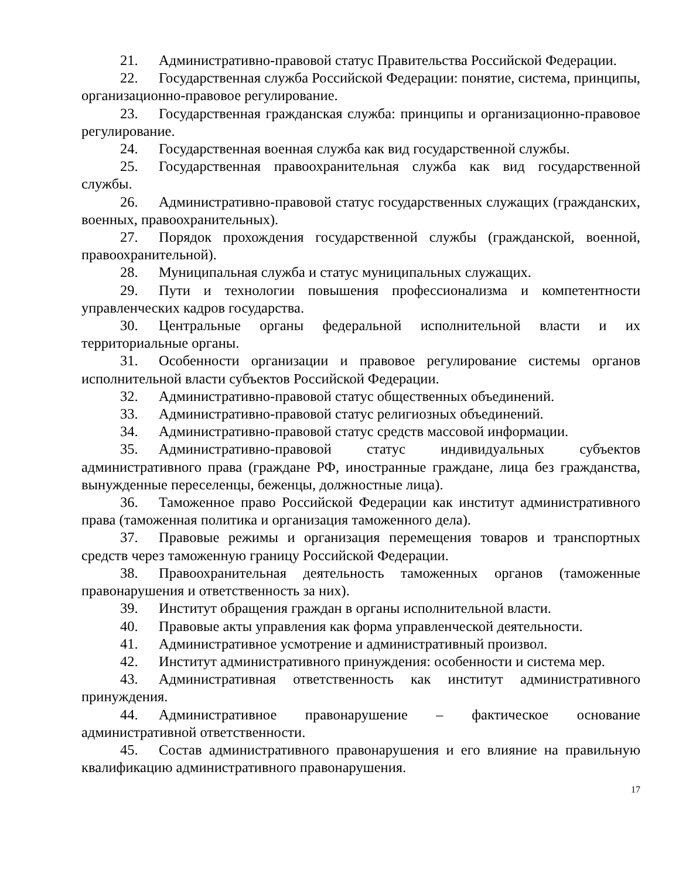21. Административно-правовой статус Правительства Российской Федерации.
22. Государственная служба Российской Федерации: понятие, система, принципы, организационно-правовое регулирование.
23. Государственная гражданская служба: принципы и организационно-правовое регулирование.
24. Государственная военная служба как вид государственной службы.
25. Государственная правоохранительная служба как вид государственной службы.
26. Административно-правовой статус государственных служащих (гражданских, военных, правоохранительных).
27. Порядок прохождения государственной службы (гражданской, военной, правоохранительной).
28. Муниципальная служба и статус муниципальных служащих.
29. Пути и технологии повышения профессионализма и компетентности управленческих кадров государства.
30. Центральные органы федеральной исполнительной власти и их территориальные органы.
31. Особенности организации и правовое регулирование системы органов исполнительной власти субъектов Российской Федерации.
32. Административно-правовой статус общественных объединений.
33. Административно-правовой статус религиозных объединений.
34. Административно-правовой статус средств массовой информации.
35. Административно-правовой статус индивидуальных субъектов административного права (граждане РФ, иностранные граждане, лица без гражданства, вынужденные переселенцы, беженцы, должностные лица).
36. Таможенное право Российской Федерации как институт административного права (таможенная политика и организация таможенного дела).
37. Правовые режимы и организация перемещения товаров и транспортных средств через таможенную границу Российской Федерации.
38. Правоохранительная деятельность таможенных органов (таможенные правонарушения и ответственность за них).
39. Институт обращения граждан в органы исполнительной власти.
40. Правовые акты управления как форма управленческой деятельности.
41. Административное усмотрение и административный произвол.
42. Институт административного принуждения: особенности и система мер.
43. Административная ответственность как институт административного принуждения.
44. Административное правонарушение – фактическое основание административной ответственности.
45. Состав административного правонарушения и его влияние на правильную квалификацию административного правонарушения.
17